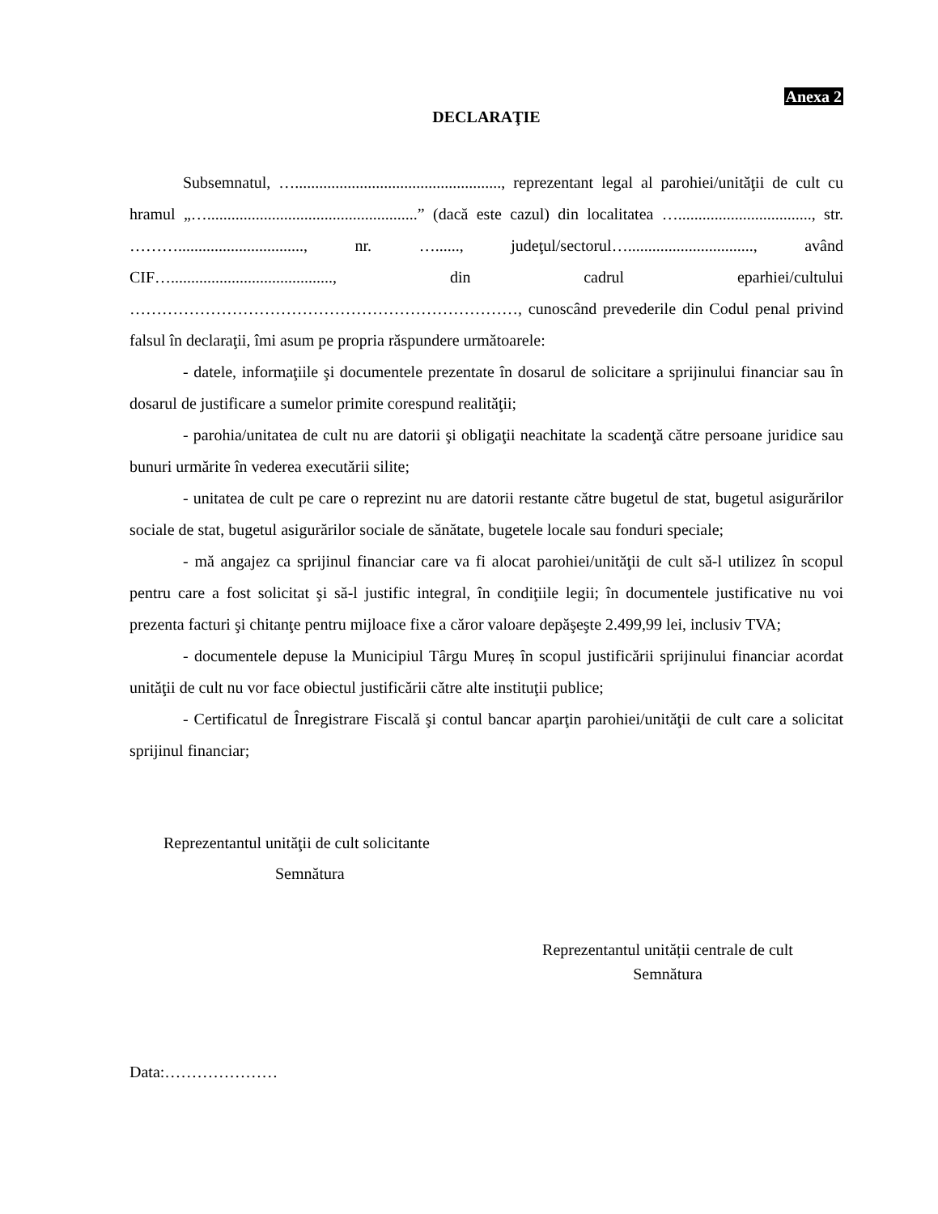Anexa 2
DECLARAŢIE
Subsemnatul, …..................................................., reprezentant legal al parohiei/unităţii de cult cu hramul „…....................................................” (dacă este cazul) din localitatea …................................., str. ………..............................., nr. …......, judeţul/sectorul…..............................., având CIF…........................................, din cadrul eparhiei/cultului ………………………………………………………………, cunoscând prevederile din Codul penal privind falsul în declaraţii, îmi asum pe propria răspundere următoarele:
- datele, informaţiile şi documentele prezentate în dosarul de solicitare a sprijinului financiar sau în dosarul de justificare a sumelor primite corespund realităţii;
- parohia/unitatea de cult nu are datorii şi obligaţii neachitate la scadenţă către persoane juridice sau bunuri urmărite în vederea executării silite;
- unitatea de cult pe care o reprezint nu are datorii restante către bugetul de stat, bugetul asigurărilor sociale de stat, bugetul asigurărilor sociale de sănătate, bugetele locale sau fonduri speciale;
- mă angajez ca sprijinul financiar care va fi alocat parohiei/unităţii de cult să-l utilizez în scopul pentru care a fost solicitat şi să-l justific integral, în condiţiile legii; în documentele justificative nu voi prezenta facturi şi chitanţe pentru mijloace fixe a căror valoare depăşeşte 2.499,99 lei, inclusiv TVA;
- documentele depuse la Municipiul Târgu Mureș în scopul justificării sprijinului financiar acordat unităţii de cult nu vor face obiectul justificării către alte instituţii publice;
- Certificatul de Înregistrare Fiscală şi contul bancar aparţin parohiei/unităţii de cult care a solicitat sprijinul financiar;
Reprezentantul unităţii de cult solicitante
Semnătura
Reprezentantul unității centrale de cult
Semnătura
Data:…………………